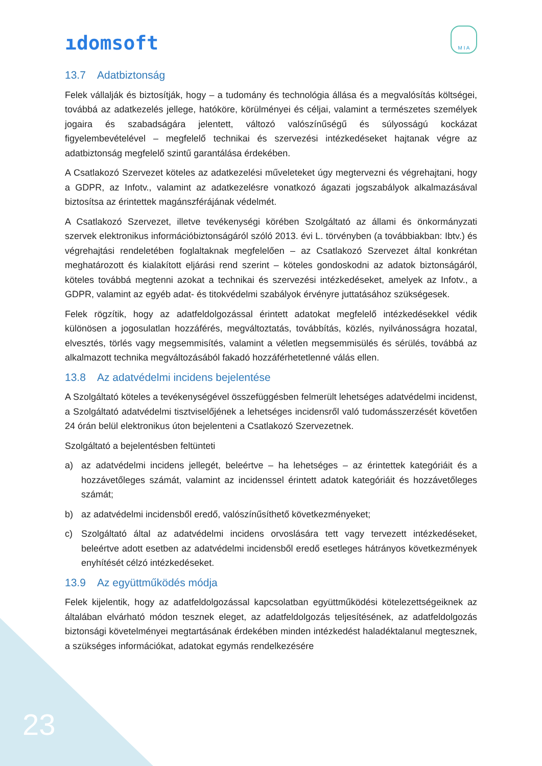ıdomsoft
M I A
13.7 Adatbiztonság
Felek vállalják és biztosítják, hogy – a tudomány és technológia állása és a megvalósítás költségei, továbbá az adatkezelés jellege, hatóköre, körülményei és céljai, valamint a természetes személyek jogaira és szabadságára jelentett, változó valószínűségű és súlyosságú kockázat figyelembevételével – megfelelő technikai és szervezési intézkedéseket hajtanak végre az adatbiztonság megfelelő szintű garantálása érdekében.
A Csatlakozó Szervezet köteles az adatkezelési műveleteket úgy megtervezni és végrehajtani, hogy a GDPR, az Infotv., valamint az adatkezelésre vonatkozó ágazati jogszabályok alkalmazásával biztosítsa az érintettek magánszférájának védelmét.
A Csatlakozó Szervezet, illetve tevékenységi körében Szolgáltató az állami és önkormányzati szervek elektronikus információbiztonságáról szóló 2013. évi L. törvényben (a továbbiakban: Ibtv.) és végrehajtási rendeletében foglaltaknak megfelelően – az Csatlakozó Szervezet által konkrétan meghatározott és kialakított eljárási rend szerint – köteles gondoskodni az adatok biztonságáról, köteles továbbá megtenni azokat a technikai és szervezési intézkedéseket, amelyek az Infotv., a GDPR, valamint az egyéb adat- és titokvédelmi szabályok érvényre juttatásához szükségesek.
Felek rögzítik, hogy az adatfeldolgozással érintett adatokat megfelelő intézkedésekkel védik különösen a jogosulatlan hozzáférés, megváltoztatás, továbbítás, közlés, nyilvánosságra hozatal, elvesztés, törlés vagy megsemmisítés, valamint a véletlen megsemmisülés és sérülés, továbbá az alkalmazott technika megváltozásából fakadó hozzáférhetetlenné válás ellen.
13.8 Az adatvédelmi incidens bejelentése
A Szolgáltató köteles a tevékenységével összefüggésben felmerült lehetséges adatvédelmi incidenst, a Szolgáltató adatvédelmi tisztviselőjének a lehetséges incidensről való tudomásszerzését követően 24 órán belül elektronikus úton bejelenteni a Csatlakozó Szervezetnek.
Szolgáltató a bejelentésben feltünteti
a) az adatvédelmi incidens jellegét, beleértve – ha lehetséges – az érintettek kategóriáit és a hozzávetőleges számát, valamint az incidenssel érintett adatok kategóriáit és hozzávetőleges számát;
b) az adatvédelmi incidensből eredő, valószínűsíthető következményeket;
c) Szolgáltató által az adatvédelmi incidens orvoslására tett vagy tervezett intézkedéseket, beleértve adott esetben az adatvédelmi incidensből eredő esetleges hátrányos következmények enyhítését célzó intézkedéseket.
13.9 Az együttműködés módja
Felek kijelentik, hogy az adatfeldolgozással kapcsolatban együttműködési kötelezettségeiknek az általában elvárható módon tesznek eleget, az adatfeldolgozás teljesítésének, az adatfeldolgozás biztonsági követelményei megtartásának érdekében minden intézkedést haladéktalanul megtesznek, a szükséges információkat, adatokat egymás rendelkezésére
23